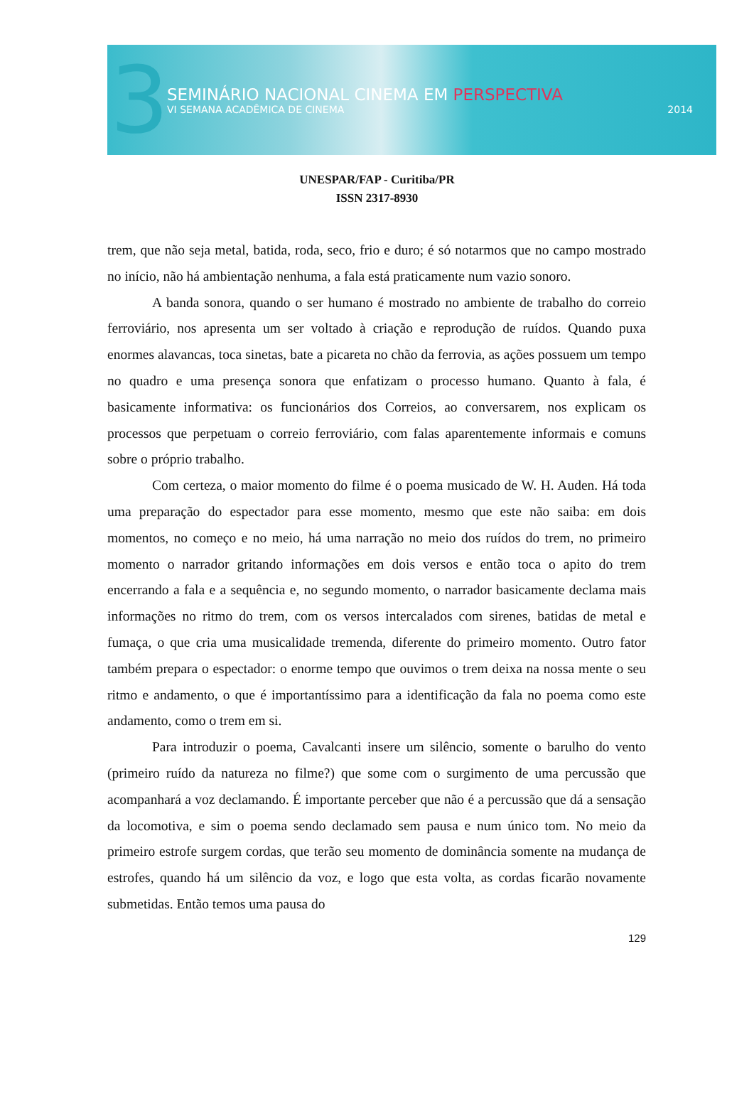3
SEMINÁRIO NACIONAL CINEMA EM PERSPECTIVA
VI SEMANA ACADÊMICA DE CINEMA 2014
UNESPAR/FAP - Curitiba/PR
ISSN 2317-8930
trem, que não seja metal, batida, roda, seco, frio e duro; é só notarmos que no campo mostrado no início, não há ambientação nenhuma, a fala está praticamente num vazio sonoro.
A banda sonora, quando o ser humano é mostrado no ambiente de trabalho do correio ferroviário, nos apresenta um ser voltado à criação e reprodução de ruídos. Quando puxa enormes alavancas, toca sinetas, bate a picareta no chão da ferrovia, as ações possuem um tempo no quadro e uma presença sonora que enfatizam o processo humano. Quanto à fala, é basicamente informativa: os funcionários dos Correios, ao conversarem, nos explicam os processos que perpetuam o correio ferroviário, com falas aparentemente informais e comuns sobre o próprio trabalho.
Com certeza, o maior momento do filme é o poema musicado de W. H. Auden. Há toda uma preparação do espectador para esse momento, mesmo que este não saiba: em dois momentos, no começo e no meio, há uma narração no meio dos ruídos do trem, no primeiro momento o narrador gritando informações em dois versos e então toca o apito do trem encerrando a fala e a sequência e, no segundo momento, o narrador basicamente declama mais informações no ritmo do trem, com os versos intercalados com sirenes, batidas de metal e fumaça, o que cria uma musicalidade tremenda, diferente do primeiro momento. Outro fator também prepara o espectador: o enorme tempo que ouvimos o trem deixa na nossa mente o seu ritmo e andamento, o que é importantíssimo para a identificação da fala no poema como este andamento, como o trem em si.
Para introduzir o poema, Cavalcanti insere um silêncio, somente o barulho do vento (primeiro ruído da natureza no filme?) que some com o surgimento de uma percussão que acompanhará a voz declamando. É importante perceber que não é a percussão que dá a sensação da locomotiva, e sim o poema sendo declamado sem pausa e num único tom. No meio da primeiro estrofe surgem cordas, que terão seu momento de dominância somente na mudança de estrofes, quando há um silêncio da voz, e logo que esta volta, as cordas ficarão novamente submetidas. Então temos uma pausa do
129